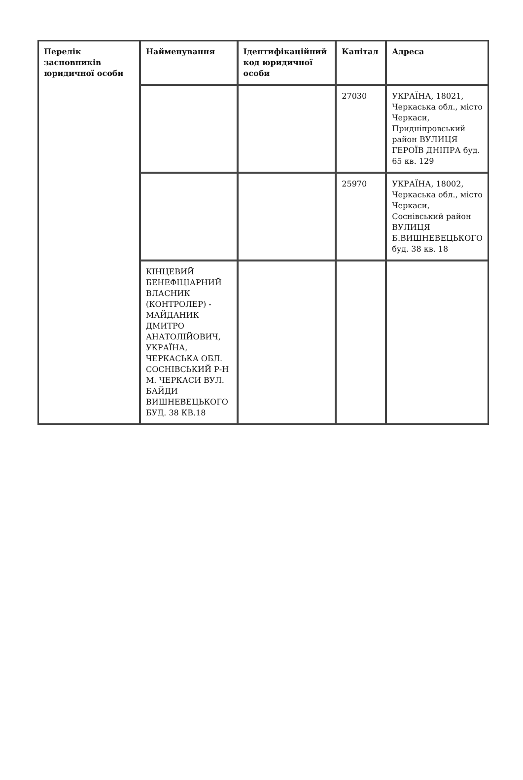| Перелік засновників юридичної особи | Найменування | Ідентифікаційний код юридичної особи | Капітал | Адреса |
| --- | --- | --- | --- | --- |
| | | | 27030 | УКРАЇНА, 18021, Черкаська обл., місто Черкаси, Придніпровський район ВУЛИЦЯ ГЕРОЇВ ДНІПРА буд. 65 кв. 129 |
| | | | 25970 | УКРАЇНА, 18002, Черкаська обл., місто Черкаси, Соснівський район ВУЛИЦЯ Б.ВИШНЕВЕЦЬКОГО буд. 38 кв. 18 |
| | КІНЦЕВИЙ БЕНЕФІЦІАРНИЙ ВЛАСНИК (КОНТРОЛЕР) - МАЙДАНИК ДМИТРО АНАТОЛІЙОВИЧ, УКРАЇНА, ЧЕРКАСЬКА ОБЛ. СОСНІВСЬКИЙ Р-Н М. ЧЕРКАСИ ВУЛ. БАЙДИ ВИШНЕВЕЦЬКОГО БУД. 38 КВ.18 | | | |